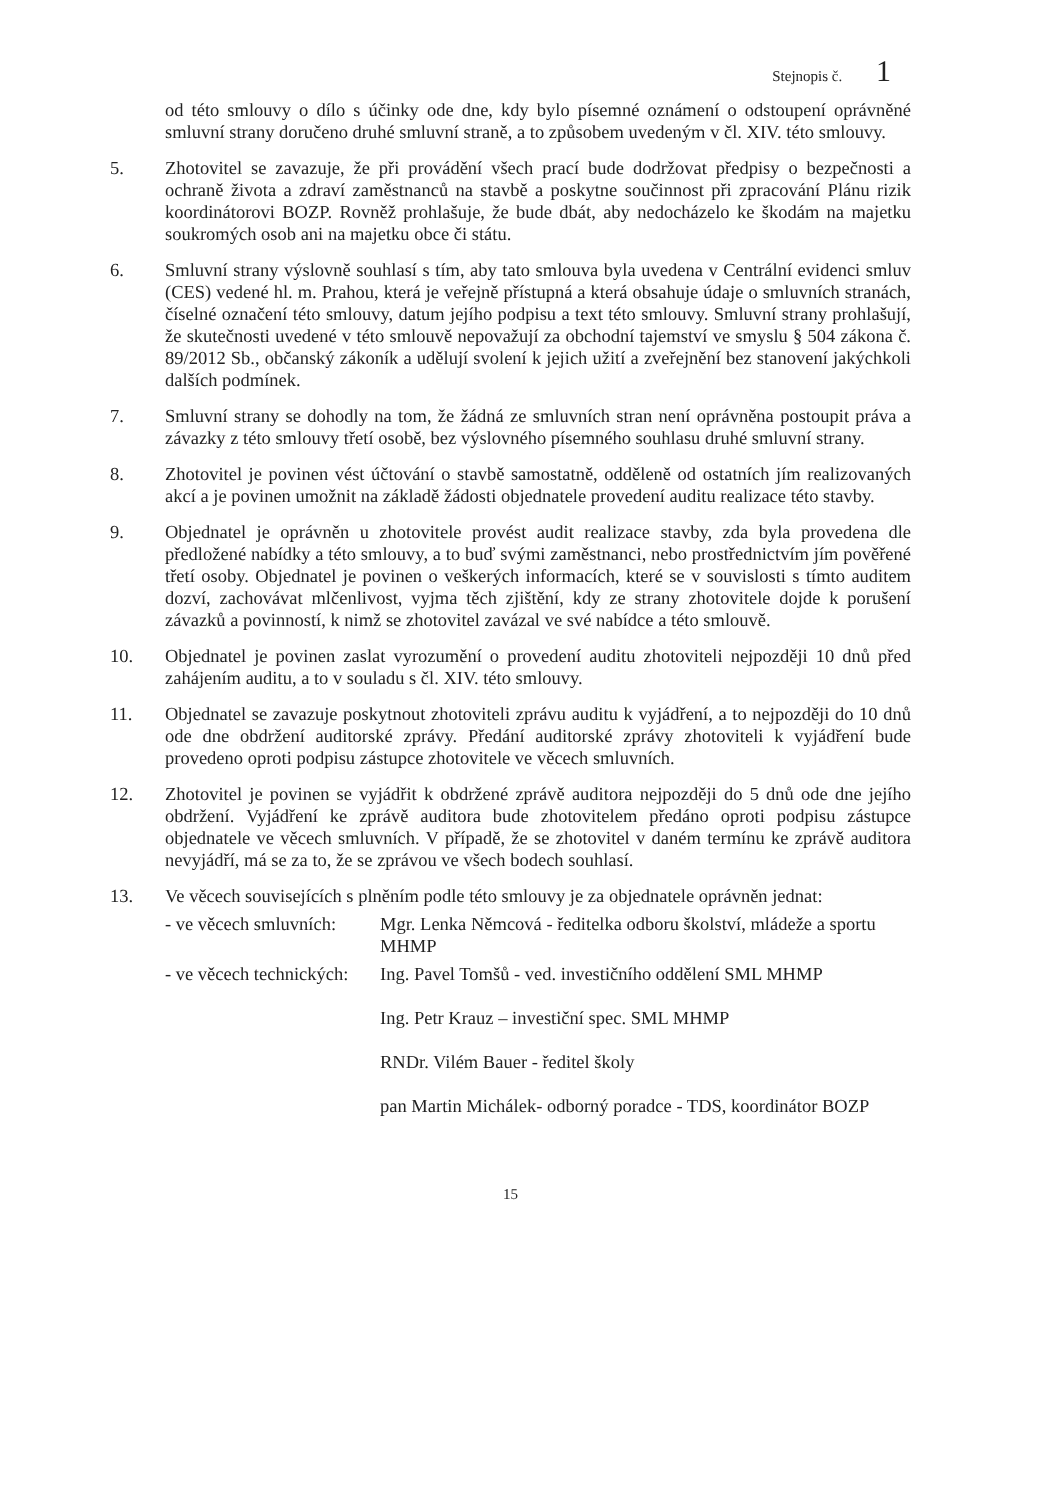Stejnopis č. 1
od této smlouvy o dílo s účinky ode dne, kdy bylo písemné oznámení o odstoupení oprávněné smluvní strany doručeno druhé smluvní straně, a to způsobem uvedeným v čl. XIV. této smlouvy.
5. Zhotovitel se zavazuje, že při provádění všech prací bude dodržovat předpisy o bezpečnosti a ochraně života a zdraví zaměstnanců na stavbě a poskytne součinnost při zpracování Plánu rizik koordinátorovi BOZP. Rovněž prohlašuje, že bude dbát, aby nedocházelo ke škodám na majetku soukromých osob ani na majetku obce či státu.
6. Smluvní strany výslovně souhlasí s tím, aby tato smlouva byla uvedena v Centrální evidenci smluv (CES) vedené hl. m. Prahou, která je veřejně přístupná a která obsahuje údaje o smluvních stranách, číselné označení této smlouvy, datum jejího podpisu a text této smlouvy. Smluvní strany prohlašují, že skutečnosti uvedené v této smlouvě nepovažují za obchodní tajemství ve smyslu § 504 zákona č. 89/2012 Sb., občanský zákoník a udělují svolení k jejich užití a zveřejnění bez stanovení jakýchkoli dalších podmínek.
7. Smluvní strany se dohodly na tom, že žádná ze smluvních stran není oprávněna postoupit práva a závazky z této smlouvy třetí osobě, bez výslovného písemného souhlasu druhé smluvní strany.
8. Zhotovitel je povinen vést účtování o stavbě samostatně, odděleně od ostatních jím realizovaných akcí a je povinen umožnit na základě žádosti objednatele provedení auditu realizace této stavby.
9. Objednatel je oprávněn u zhotovitele provést audit realizace stavby, zda byla provedena dle předložené nabídky a této smlouvy, a to buď svými zaměstnanci, nebo prostřednictvím jím pověřené třetí osoby. Objednatel je povinen o veškerých informacích, které se v souvislosti s tímto auditem dozví, zachovávat mlčenlivost, vyjma těch zjištění, kdy ze strany zhotovitele dojde k porušení závazků a povinností, k nimž se zhotovitel zavázal ve své nabídce a této smlouvě.
10. Objednatel je povinen zaslat vyrozumění o provedení auditu zhotoviteli nejpozději 10 dnů před zahájením auditu, a to v souladu s čl. XIV. této smlouvy.
11. Objednatel se zavazuje poskytnout zhotoviteli zprávu auditu k vyjádření, a to nejpozději do 10 dnů ode dne obdržení auditorské zprávy. Předání auditorské zprávy zhotoviteli k vyjádření bude provedeno oproti podpisu zástupce zhotovitele ve věcech smluvních.
12. Zhotovitel je povinen se vyjádřit k obdržené zprávě auditora nejpozději do 5 dnů ode dne jejího obdržení. Vyjádření ke zprávě auditora bude zhotovitelem předáno oproti podpisu zástupce objednatele ve věcech smluvních. V případě, že se zhotovitel v daném termínu ke zprávě auditora nevyjádří, má se za to, že se zprávou ve všech bodech souhlasí.
13. Ve věcech souvisejících s plněním podle této smlouvy je za objednatele oprávněn jednat:
- ve věcech smluvních:
Mgr. Lenka Němcová - ředitelka odboru školství, mládeže a sportu MHMP
- ve věcech technických:
Ing. Pavel Tomšů - ved. investičního oddělení SML MHMP
Ing. Petr Krauz – investiční spec. SML MHMP
RNDr. Vilém Bauer - ředitel školy
pan Martin Michálek- odborný poradce - TDS, koordinátor BOZP
15